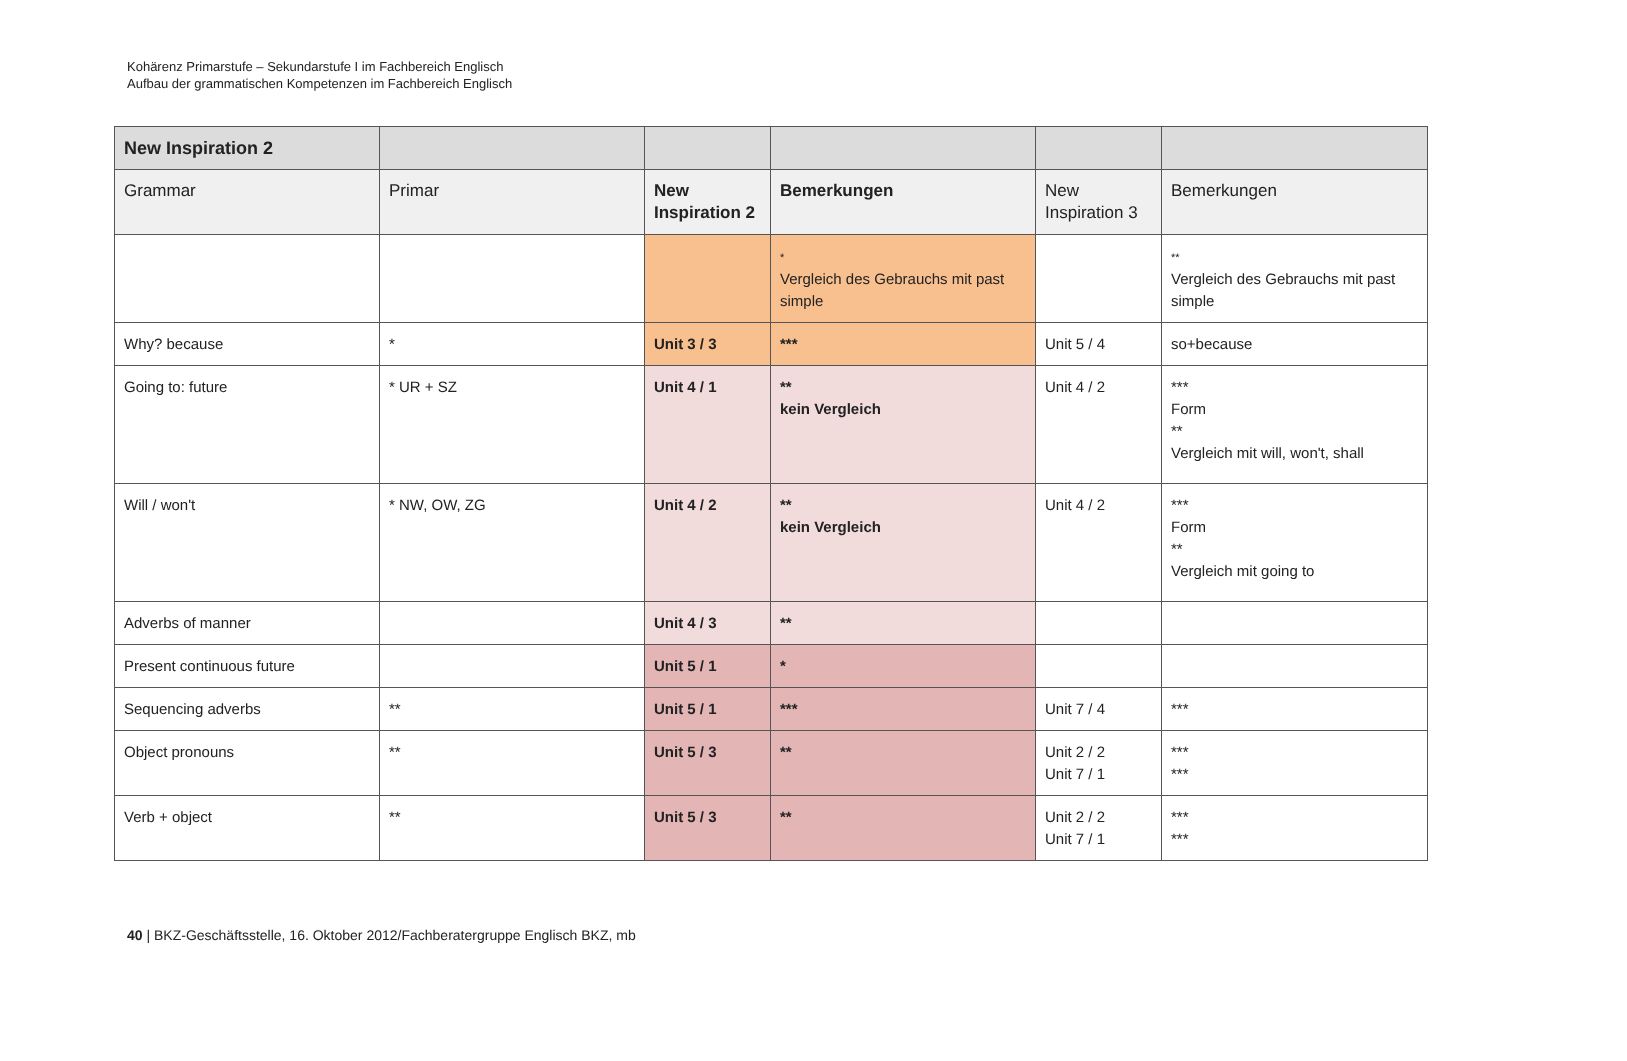Kohärenz Primarstufe – Sekundarstufe I im Fachbereich Englisch
Aufbau der grammatischen Kompetenzen im Fachbereich Englisch
| New Inspiration 2 | | | | | |
| --- | --- | --- | --- | --- | --- |
| Grammar | Primar | New Inspiration 2 | Bemerkungen | New Inspiration 3 | Bemerkungen |
| | | | * Vergleich des Gebrauchs mit past simple | | ** Vergleich des Gebrauchs mit past simple |
| Why? because | * | Unit 3 / 3 | *** | Unit 5 / 4 | so+because |
| Going to: future | * UR + SZ | Unit 4 / 1 | ** kein Vergleich | Unit 4 / 2 | *** Form ** Vergleich mit will, won't, shall |
| Will / won't | * NW, OW, ZG | Unit 4 / 2 | ** kein Vergleich | Unit 4 / 2 | *** Form ** Vergleich mit going to |
| Adverbs of manner | | Unit 4 / 3 | ** | | |
| Present continuous future | | Unit 5 / 1 | * | | |
| Sequencing adverbs | ** | Unit 5 / 1 | *** | Unit 7 / 4 | *** |
| Object pronouns | ** | Unit 5 / 3 | ** | Unit 2 / 2 Unit 7 / 1 | *** *** |
| Verb + object | ** | Unit 5 / 3 | ** | Unit 2 / 2 Unit 7 / 1 | *** *** |
40 | BKZ-Geschäftsstelle, 16. Oktober 2012/Fachberatergruppe Englisch BKZ, mb